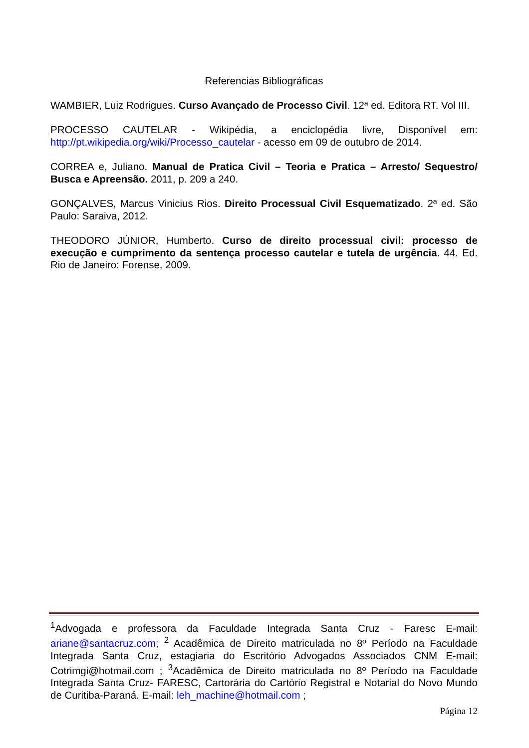Referencias Bibliográficas
WAMBIER, Luiz Rodrigues. Curso Avançado de Processo Civil. 12ª ed. Editora RT. Vol III.
PROCESSO CAUTELAR - Wikipédia, a enciclopédia livre, Disponível em: http://pt.wikipedia.org/wiki/Processo_cautelar - acesso em 09 de outubro de 2014.
CORREA e, Juliano. Manual de Pratica Civil – Teoria e Pratica – Arresto/ Sequestro/ Busca e Apreensão. 2011, p. 209 a 240.
GONÇALVES, Marcus Vinicius Rios. Direito Processual Civil Esquematizado. 2ª ed. São Paulo: Saraiva, 2012.
THEODORO JÚNIOR, Humberto. Curso de direito processual civil: processo de execução e cumprimento da sentença processo cautelar e tutela de urgência. 44. Ed. Rio de Janeiro: Forense, 2009.
<sup>1</sup> Advogada e professora da Faculdade Integrada Santa Cruz - Faresc E-mail: ariane@santacruz.com; <sup>2</sup> Acadêmica de Direito matriculada no 8º Período na Faculdade Integrada Santa Cruz, estagiaria do Escritório Advogados Associados CNM E-mail: Cotrimgi@hotmail.com ; <sup>3</sup>Acadêmica de Direito matriculada no 8º Período na Faculdade Integrada Santa Cruz- FARESC, Cartorária do Cartório Registral e Notarial do Novo Mundo de Curitiba-Paraná. E-mail: leh_machine@hotmail.com ;
Página 12